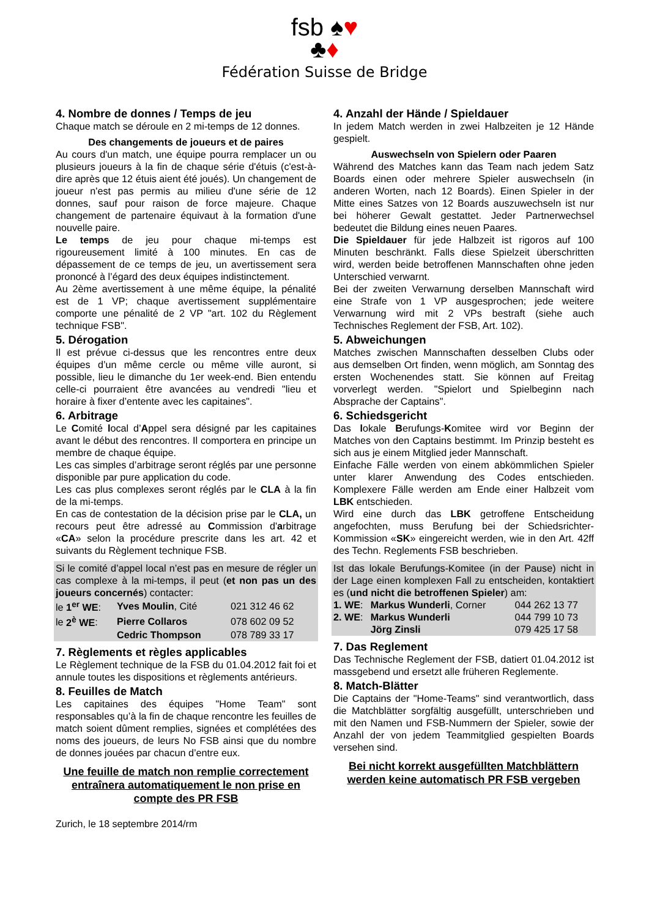fsb ♠♥
♣♦
Fédération Suisse de Bridge
4. Nombre de donnes / Temps de jeu
Chaque match se déroule en 2 mi-temps de 12 donnes.
Des changements de joueurs et de paires
Au cours d'un match, une équipe pourra remplacer un ou plusieurs joueurs à la fin de chaque série d'étuis (c'est-à-dire après que 12 étuis aient été joués). Un changement de joueur n'est pas permis au milieu d'une série de 12 donnes, sauf pour raison de force majeure. Chaque changement de partenaire équivaut à la formation d'une nouvelle paire.
Le temps de jeu pour chaque mi-temps est rigoureusement limité à 100 minutes. En cas de dépassement de ce temps de jeu, un avertissement sera prononcé à l’égard des deux équipes indistinctement.
Au 2ème avertissement à une même équipe, la pénalité est de 1 VP; chaque avertissement supplémentaire comporte une pénalité de 2 VP "art. 102 du Règlement technique FSB".
5. Dérogation
Il est prévue ci-dessus que les rencontres entre deux équipes d’un même cercle ou même ville auront, si possible, lieu le dimanche du 1er week-end. Bien entendu celle-ci pourraient être avancées au vendredi "lieu et horaire à fixer d’entente avec les capitaines".
6. Arbitrage
Le Comité local d’Appel sera désigné par les capitaines avant le début des rencontres. Il comportera en principe un membre de chaque équipe.
Les cas simples d’arbitrage seront réglés par une personne disponible par pure application du code.
Les cas plus complexes seront réglés par le CLA à la fin de la mi-temps.
En cas de contestation de la décision prise par le CLA, un recours peut être adressé au Commission d'arbitrage «CA» selon la procédure prescrite dans les art. 42 et suivants du Règlement technique FSB.
Si le comité d’appel local n’est pas en mesure de régler un cas complexe à la mi-temps, il peut (et non pas un des joueurs concernés) contacter:
| le 1<sup>er</sup> WE : | Yves Moulin , Cité | 021 312 46 62 |
| le 2<sup>è</sup> WE : | Pierre Collaros | 078 602 09 52 |
| | Cedric Thompson | 078 789 33 17 |
7. Règlements et règles applicables
Le Règlement technique de la FSB du 01.04.2012 fait foi et annule toutes les dispositions et règlements antérieurs.
8. Feuilles de Match
Les capitaines des équipes "Home Team" sont responsables qu’à la fin de chaque rencontre les feuilles de match soient dûment remplies, signées et complétées des noms des joueurs, de leurs No FSB ainsi que du nombre de donnes jouées par chacun d’entre eux.
Une feuille de match non remplie correctement entraînera automatiquement le non prise en compte des PR FSB
4. Anzahl der Hände / Spieldauer
In jedem Match werden in zwei Halbzeiten je 12 Hände gespielt.
Auswechseln von Spielern oder Paaren
Während des Matches kann das Team nach jedem Satz Boards einen oder mehrere Spieler auswechseln (in anderen Worten, nach 12 Boards). Einen Spieler in der Mitte eines Satzes von 12 Boards auszuwechseln ist nur bei höherer Gewalt gestattet. Jeder Partnerwechsel bedeutet die Bildung eines neuen Paares.
Die Spieldauer für jede Halbzeit ist rigoros auf 100 Minuten beschränkt. Falls diese Spielzeit überschritten wird, werden beide betroffenen Mannschaften ohne jeden Unterschied verwarnt.
Bei der zweiten Verwarnung derselben Mannschaft wird eine Strafe von 1 VP ausgesprochen; jede weitere Verwarnung wird mit 2 VPs bestraft (siehe auch Technisches Reglement der FSB, Art. 102).
5. Abweichungen
Matches zwischen Mannschaften desselben Clubs oder aus demselben Ort finden, wenn möglich, am Sonntag des ersten Wochenendes statt. Sie können auf Freitag vorverlegt werden. "Spielort und Spielbeginn nach Absprache der Captains".
6. Schiedsgericht
Das lokale Berufungs-Komitee wird vor Beginn der Matches von den Captains bestimmt. Im Prinzip besteht es sich aus je einem Mitglied jeder Mannschaft.
Einfache Fälle werden von einem abkömmlichen Spieler unter klarer Anwendung des Codes entschieden. Komplexere Fälle werden am Ende einer Halbzeit vom LBK entschieden.
Wird eine durch das LBK getroffene Entscheidung angefochten, muss Berufung bei der Schiedsrichter-Kommission «SK» eingereicht werden, wie in den Art. 42ff des Techn. Reglements FSB beschrieben.
Ist das lokale Berufungs-Komitee (in der Pause) nicht in der Lage einen komplexen Fall zu entscheiden, kontaktiert es (und nicht die betroffenen Spieler) am:
| 1. WE : | Markus Wunderli , Corner | 044 262 13 77 |
| 2. WE : | Markus Wunderli | 044 799 10 73 |
| | Jörg Zinsli | 079 425 17 58 |
7. Das Reglement
Das Technische Reglement der FSB, datiert 01.04.2012 ist massgebend und ersetzt alle früheren Reglemente.
8. Match-Blätter
Die Captains der "Home-Teams" sind verantwortlich, dass die Matchblätter sorgfältig ausgefüllt, unterschrieben und mit den Namen und FSB-Nummern der Spieler, sowie der Anzahl der von jedem Teammitglied gespielten Boards versehen sind.
Bei nicht korrekt ausgefüllten Matchblättern werden keine automatisch PR FSB vergeben
Zurich, le 18 septembre 2014/rm